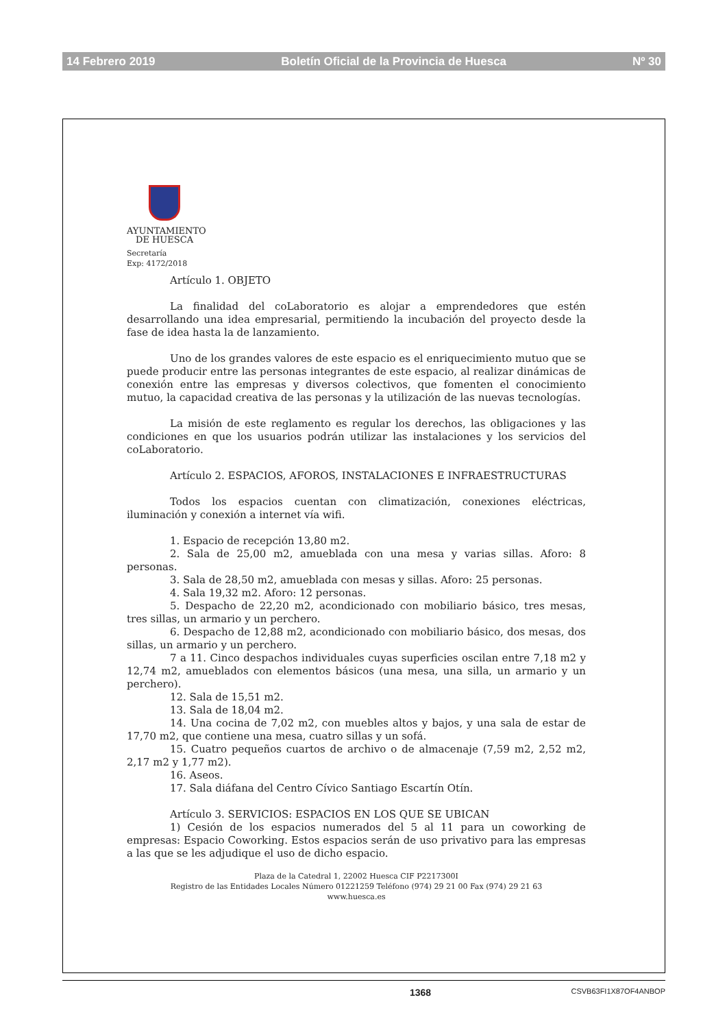14 Febrero 2019 Boletín Oficial de la Provincia de Huesca Nº 30
AYUNTAMIENTO
DE HUESCA
Secretaría
Exp: 4172/2018
Artículo 1. OBJETO
La finalidad del coLaboratorio es alojar a emprendedores que estén desarrollando una idea empresarial, permitiendo la incubación del proyecto desde la fase de idea hasta la de lanzamiento.
Uno de los grandes valores de este espacio es el enriquecimiento mutuo que se puede producir entre las personas integrantes de este espacio, al realizar dinámicas de conexión entre las empresas y diversos colectivos, que fomenten el conocimiento mutuo, la capacidad creativa de las personas y la utilización de las nuevas tecnologías.
La misión de este reglamento es regular los derechos, las obligaciones y las condiciones en que los usuarios podrán utilizar las instalaciones y los servicios del coLaboratorio.
Artículo 2. ESPACIOS, AFOROS, INSTALACIONES E INFRAESTRUCTURAS
Todos los espacios cuentan con climatización, conexiones eléctricas, iluminación y conexión a internet vía wifi.
1. Espacio de recepción 13,80 m2.
2. Sala de 25,00 m2, amueblada con una mesa y varias sillas. Aforo: 8 personas.
3. Sala de 28,50 m2, amueblada con mesas y sillas. Aforo: 25 personas.
4. Sala 19,32 m2. Aforo: 12 personas.
5. Despacho de 22,20 m2, acondicionado con mobiliario básico, tres mesas, tres sillas, un armario y un perchero.
6. Despacho de 12,88 m2, acondicionado con mobiliario básico, dos mesas, dos sillas, un armario y un perchero.
7 a 11. Cinco despachos individuales cuyas superficies oscilan entre 7,18 m2 y 12,74 m2, amueblados con elementos básicos (una mesa, una silla, un armario y un perchero).
12. Sala de 15,51 m2.
13. Sala de 18,04 m2.
14. Una cocina de 7,02 m2, con muebles altos y bajos, y una sala de estar de 17,70 m2, que contiene una mesa, cuatro sillas y un sofá.
15. Cuatro pequeños cuartos de archivo o de almacenaje (7,59 m2, 2,52 m2, 2,17 m2 y 1,77 m2).
16. Aseos.
17. Sala diáfana del Centro Cívico Santiago Escartín Otín.
Artículo 3. SERVICIOS: ESPACIOS EN LOS QUE SE UBICAN
1) Cesión de los espacios numerados del 5 al 11 para un coworking de empresas: Espacio Coworking. Estos espacios serán de uso privativo para las empresas a las que se les adjudique el uso de dicho espacio.
Plaza de la Catedral 1, 22002 Huesca CIF P2217300I
Registro de las Entidades Locales Número 01221259 Teléfono (974) 29 21 00 Fax (974) 29 21 63
www.huesca.es
1368 CSVB63FI1X87OF4ANBOP